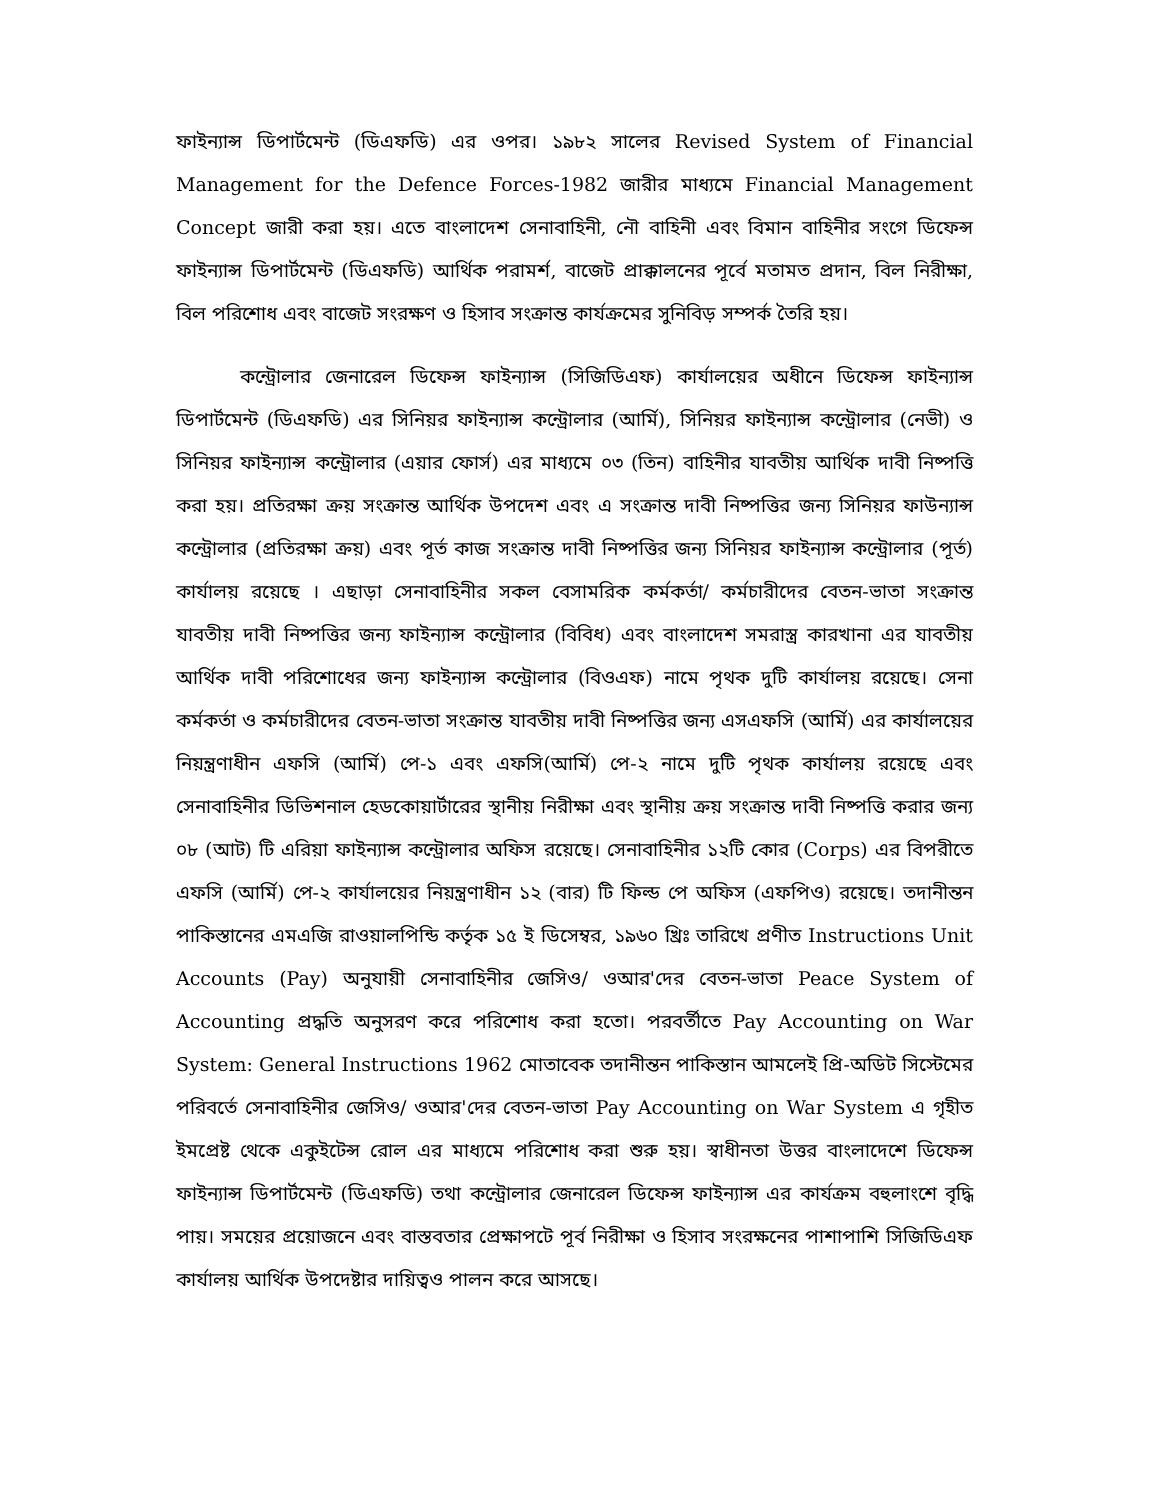ফাইন্যান্স ডিপার্টমেন্ট (ডিএফডি) এর ওপর। ১৯৮২ সালের Revised System of Financial Management for the Defence Forces-1982 জারীর মাধ্যমে Financial Management Concept জারী করা হয়। এতে বাংলাদেশ সেনাবাহিনী, নৌ বাহিনী এবং বিমান বাহিনীর সংগে ডিফেন্স ফাইন্যান্স ডিপার্টমেন্ট (ডিএফডি) আর্থিক পরামর্শ, বাজেট প্রাক্কালনের পূর্বে মতামত প্রদান, বিল নিরীক্ষা, বিল পরিশোধ এবং বাজেট সংরক্ষণ ও হিসাব সংক্রান্ত কার্যক্রমের সুনিবিড় সম্পর্ক তৈরি হয়।
কন্ট্রোলার জেনারেল ডিফেন্স ফাইন্যান্স (সিজিডিএফ) কার্যালয়ের অধীনে ডিফেন্স ফাইন্যান্স ডিপার্টমেন্ট (ডিএফডি) এর সিনিয়র ফাইন্যান্স কন্ট্রোলার (আর্মি), সিনিয়র ফাইন্যান্স কন্ট্রোলার (নেভী) ও সিনিয়র ফাইন্যান্স কন্ট্রোলার (এয়ার ফোর্স) এর মাধ্যমে ০৩ (তিন) বাহিনীর যাবতীয় আর্থিক দাবী নিষ্পত্তি করা হয়। প্রতিরক্ষা ক্রয় সংক্রান্ত আর্থিক উপদেশ এবং এ সংক্রান্ত দাবী নিষ্পত্তির জন্য সিনিয়র ফাউন্যান্স কন্ট্রোলার (প্রতিরক্ষা ক্রয়) এবং পূর্ত কাজ সংক্রান্ত দাবী নিষ্পত্তির জন্য সিনিয়র ফাইন্যান্স কন্ট্রোলার (পূর্ত) কার্যালয় রয়েছে । এছাড়া সেনাবাহিনীর সকল বেসামরিক কর্মকর্তা/ কর্মচারীদের বেতন-ভাতা সংক্রান্ত যাবতীয় দাবী নিষ্পত্তির জন্য ফাইন্যান্স কন্ট্রোলার (বিবিধ) এবং বাংলাদেশ সমরাস্ত্র কারখানা এর যাবতীয় আর্থিক দাবী পরিশোধের জন্য ফাইন্যান্স কন্ট্রোলার (বিওএফ) নামে পৃথক দুটি কার্যালয় রয়েছে। সেনা কর্মকর্তা ও কর্মচারীদের বেতন-ভাতা সংক্রান্ত যাবতীয় দাবী নিষ্পত্তির জন্য এসএফসি (আর্মি) এর কার্যালয়ের নিয়ন্ত্রণাধীন এফসি (আর্মি) পে-১ এবং এফসি(আর্মি) পে-২ নামে দুটি পৃথক কার্যালয় রয়েছে এবং সেনাবাহিনীর ডিভিশনাল হেডকোয়ার্টারের স্থানীয় নিরীক্ষা এবং স্থানীয় ক্রয় সংক্রান্ত দাবী নিষ্পত্তি করার জন্য ০৮ (আট) টি এরিয়া ফাইন্যান্স কন্ট্রোলার অফিস রয়েছে। সেনাবাহিনীর ১২টি কোর (Corps) এর বিপরীতে এফসি (আর্মি) পে-২ কার্যালয়ের নিয়ন্ত্রণাধীন ১২ (বার) টি ফিল্ড পে অফিস (এফপিও) রয়েছে। তদানীন্তন পাকিস্তানের এমএজি রাওয়ালপিন্ডি কর্তৃক ১৫ ই ডিসেম্বর, ১৯৬০ খ্রিঃ তারিখে প্রণীত Instructions Unit Accounts (Pay) অনুযায়ী সেনাবাহিনীর জেসিও/ ওআর'দের বেতন-ভাতা Peace System of Accounting প্রদ্ধতি অনুসরণ করে পরিশোধ করা হতো। পরবর্তীতে Pay Accounting on War System: General Instructions 1962 মোতাবেক তদানীন্তন পাকিস্তান আমলেই প্রি-অডিট সিস্টেমের পরিবর্তে সেনাবাহিনীর জেসিও/ ওআর'দের বেতন-ভাতা Pay Accounting on War System এ গৃহীত ইমপ্রেষ্ট থেকে একুইটেন্স রোল এর মাধ্যমে পরিশোধ করা শুরু হয়। স্বাধীনতা উত্তর বাংলাদেশে ডিফেন্স ফাইন্যান্স ডিপার্টমেন্ট (ডিএফডি) তথা কন্ট্রোলার জেনারেল ডিফেন্স ফাইন্যান্স এর কার্যক্রম বহুলাংশে বৃদ্ধি পায়। সময়ের প্রয়োজনে এবং বাস্তবতার প্রেক্ষাপটে পূর্ব নিরীক্ষা ও হিসাব সংরক্ষনের পাশাপাশি সিজিডিএফ কার্যালয় আর্থিক উপদেষ্টার দায়িত্বও পালন করে আসছে।